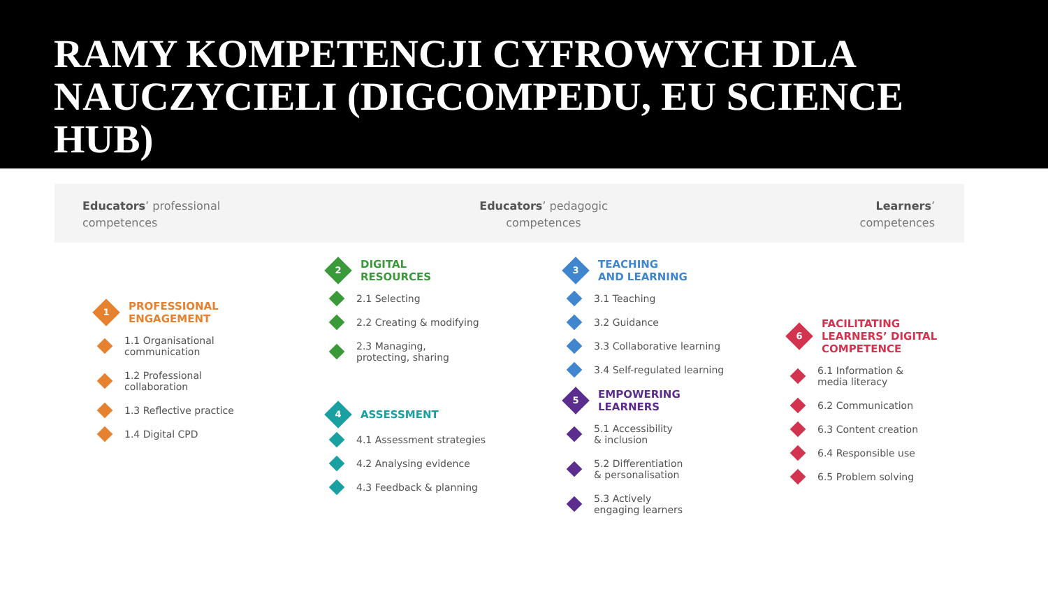RAMY KOMPETENCJI CYFROWYCH DLA NAUCZYCIELI (DIGCOMPEDU, EU SCIENCE HUB)
Educators’ professional
competences
Educators’ pedagogic
competences
Learners’
competences
1
PROFESSIONAL
ENGAGEMENT
1.1 Organisational
communication
1.2 Professional
collaboration
1.3 Reflective practice
1.4 Digital CPD
2
DIGITAL
RESOURCES
2.1 Selecting
2.2 Creating & modifying
2.3 Managing,
protecting, sharing
4
ASSESSMENT
4.1 Assessment strategies
4.2 Analysing evidence
4.3 Feedback & planning
3
TEACHING
AND LEARNING
3.1 Teaching
3.2 Guidance
3.3 Collaborative learning
3.4 Self-regulated learning
5
EMPOWERING
LEARNERS
5.1 Accessibility
& inclusion
5.2 Differentiation
& personalisation
5.3 Actively
engaging learners
6
FACILITATING
LEARNERS’ DIGITAL
COMPETENCE
6.1 Information &
media literacy
6.2 Communication
6.3 Content creation
6.4 Responsible use
6.5 Problem solving